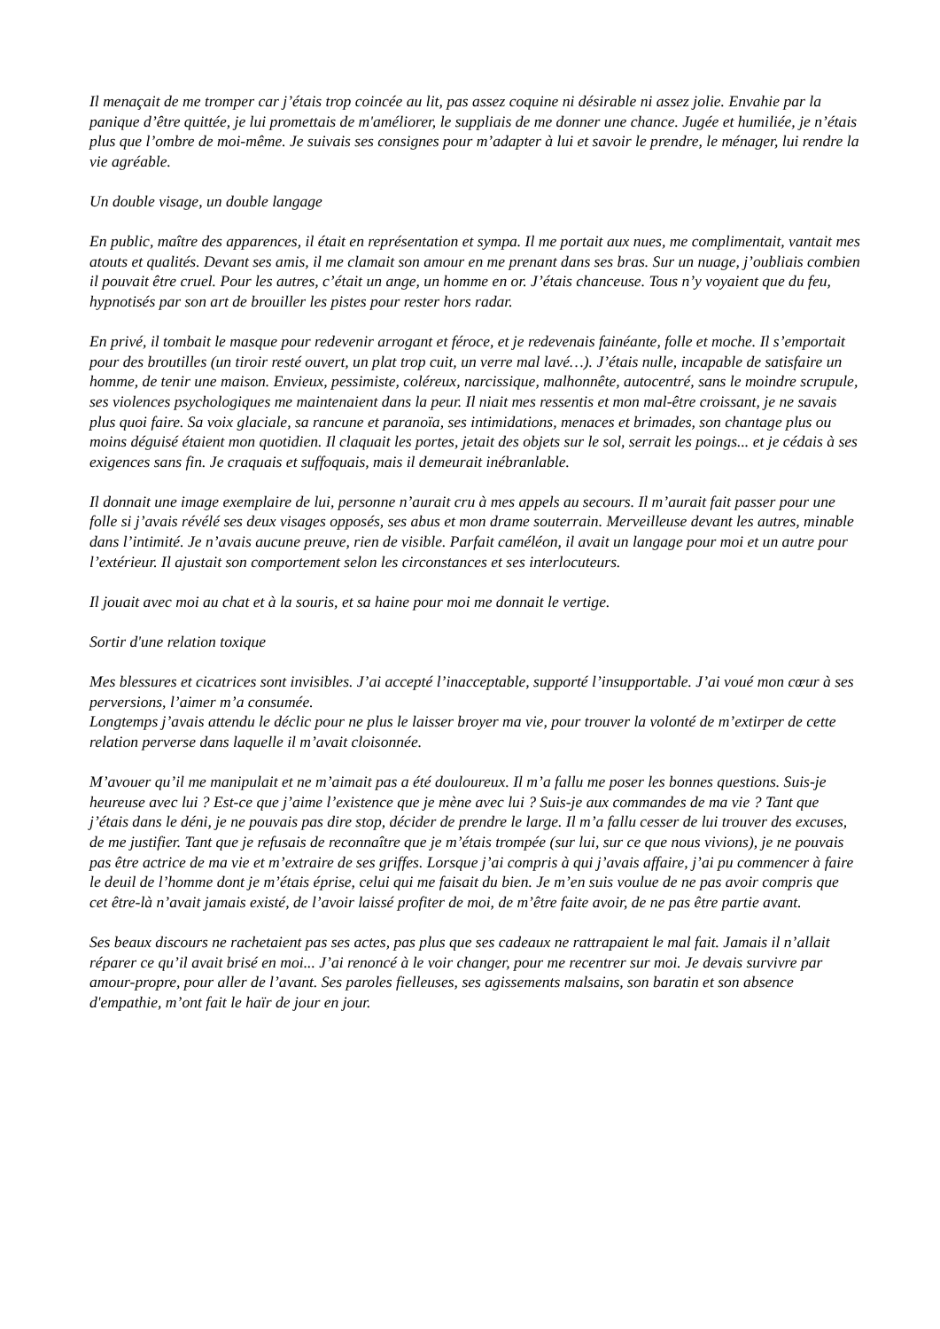Il menaçait de me tromper car j’étais trop coincée au lit, pas assez coquine ni désirable ni assez jolie. Envahie par la panique d’être quittée, je lui promettais de m'améliorer, le suppliais de me donner une chance. Jugée et humiliée, je n’étais plus que l’ombre de moi-même. Je suivais ses consignes pour m’adapter à lui et savoir le prendre, le ménager, lui rendre la vie agréable.
Un double visage, un double langage
En public, maître des apparences, il était en représentation et sympa. Il me portait aux nues, me complimentait, vantait mes atouts et qualités. Devant ses amis, il me clamait son amour en me prenant dans ses bras. Sur un nuage, j’oubliais combien il pouvait être cruel. Pour les autres, c’était un ange, un homme en or. J’étais chanceuse. Tous n’y voyaient que du feu, hypnotisés par son art de brouiller les pistes pour rester hors radar.
En privé, il tombait le masque pour redevenir arrogant et féroce, et je redevenais fainéante, folle et moche. Il s’emportait pour des broutilles (un tiroir resté ouvert, un plat trop cuit, un verre mal lavé…). J’étais nulle, incapable de satisfaire un homme, de tenir une maison. Envieux, pessimiste, coléreux, narcissique, malhonnête, autocentré, sans le moindre scrupule, ses violences psychologiques me maintenaient dans la peur. Il niait mes ressentis et mon mal-être croissant, je ne savais plus quoi faire. Sa voix glaciale, sa rancune et paranoïa, ses intimidations, menaces et brimades, son chantage plus ou moins déguisé étaient mon quotidien. Il claquait les portes, jetait des objets sur le sol, serrait les poings... et je cédais à ses exigences sans fin. Je craquais et suffoquais, mais il demeurait inébranlable.
Il donnait une image exemplaire de lui, personne n’aurait cru à mes appels au secours. Il m’aurait fait passer pour une folle si j’avais révélé ses deux visages opposés, ses abus et mon drame souterrain. Merveilleuse devant les autres, minable dans l’intimité. Je n’avais aucune preuve, rien de visible. Parfait caméléon, il avait un langage pour moi et un autre pour l’extérieur. Il ajustait son comportement selon les circonstances et ses interlocuteurs.
Il jouait avec moi au chat et à la souris, et sa haine pour moi me donnait le vertige.
Sortir d'une relation toxique
Mes blessures et cicatrices sont invisibles. J’ai accepté l’inacceptable, supporté l’insupportable. J’ai voué mon cœur à ses perversions, l’aimer m’a consumée.
Longtemps j’avais attendu le déclic pour ne plus le laisser broyer ma vie, pour trouver la volonté de m’extirper de cette relation perverse dans laquelle il m’avait cloisonnée.
M’avouer qu’il me manipulait et ne m’aimait pas a été douloureux. Il m’a fallu me poser les bonnes questions. Suis-je heureuse avec lui ? Est-ce que j’aime l’existence que je mène avec lui ? Suis-je aux commandes de ma vie ? Tant que j’étais dans le déni, je ne pouvais pas dire stop, décider de prendre le large. Il m’a fallu cesser de lui trouver des excuses, de me justifier. Tant que je refusais de reconnaître que je m’étais trompée (sur lui, sur ce que nous vivions), je ne pouvais pas être actrice de ma vie et m’extraire de ses griffes. Lorsque j’ai compris à qui j’avais affaire, j’ai pu commencer à faire le deuil de l’homme dont je m’étais éprise, celui qui me faisait du bien. Je m’en suis voulue de ne pas avoir compris que cet être-là n’avait jamais existé, de l’avoir laissé profiter de moi, de m’être faite avoir, de ne pas être partie avant.
Ses beaux discours ne rachetaient pas ses actes, pas plus que ses cadeaux ne rattrapaient le mal fait. Jamais il n’allait réparer ce qu’il avait brisé en moi... J’ai renoncé à le voir changer, pour me recentrer sur moi. Je devais survivre par amour-propre, pour aller de l’avant. Ses paroles fielleuses, ses agissements malsains, son baratin et son absence d'empathie, m’ont fait le haïr de jour en jour.